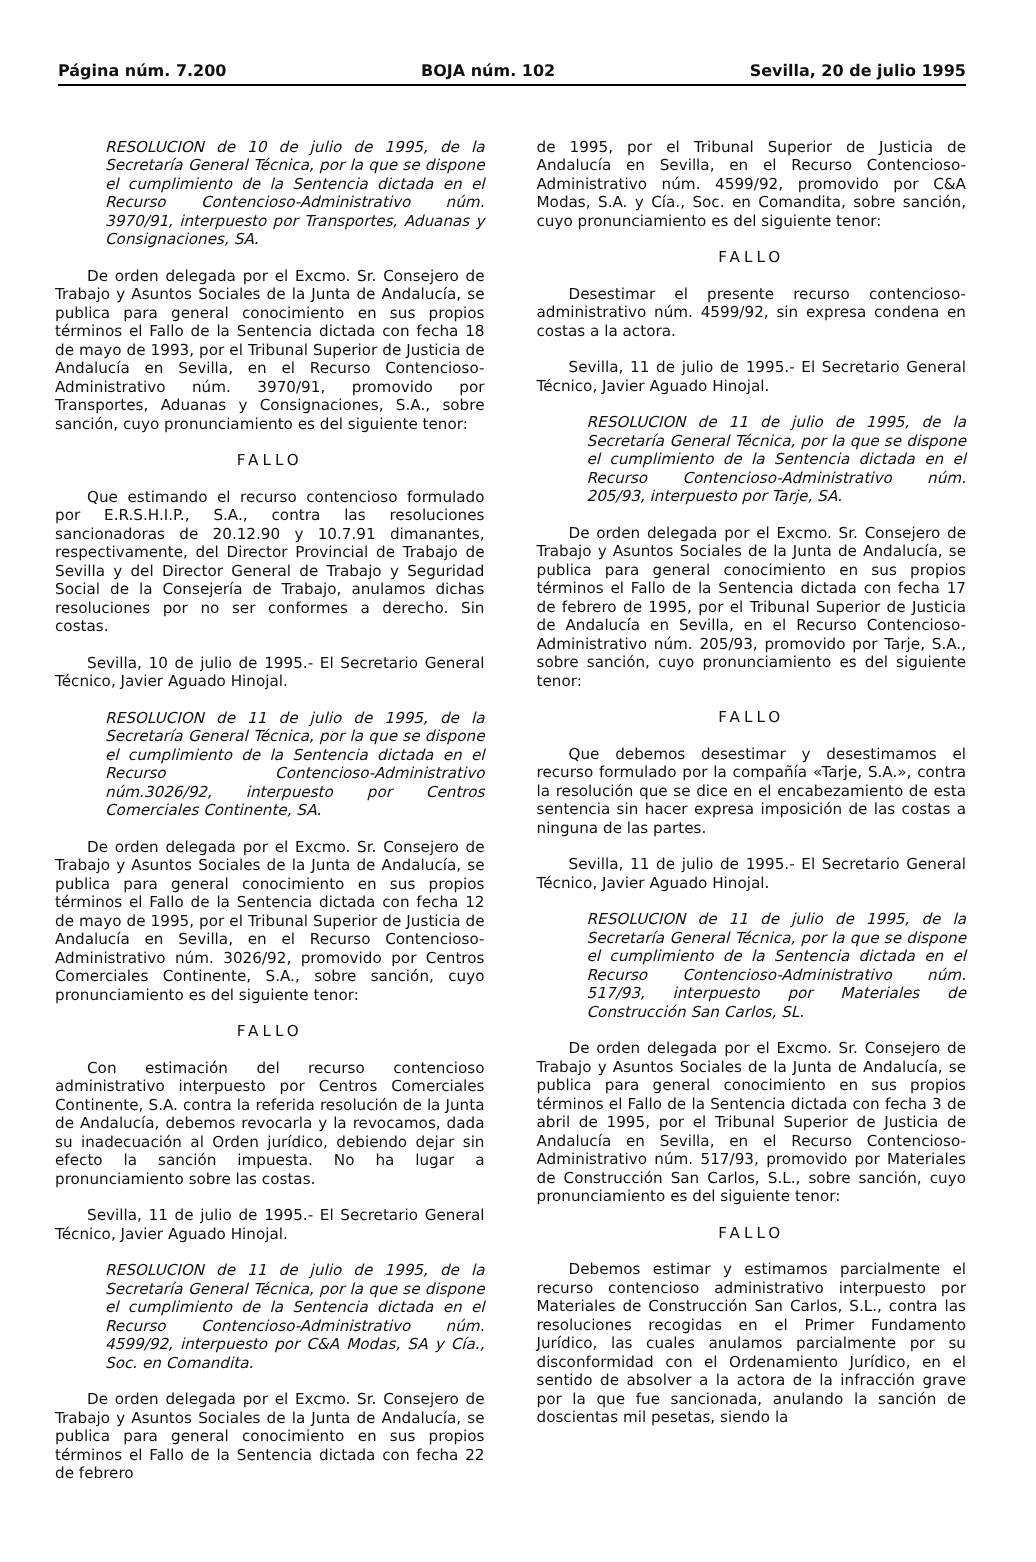Página núm. 7.200 BOJA núm. 102 Sevilla, 20 de julio 1995
RESOLUCION de 10 de julio de 1995, de la Secretaría General Técnica, por la que se dispone el cumplimiento de la Sentencia dictada en el Recurso Contencioso-Administrativo núm. 3970/91, interpuesto por Transportes, Aduanas y Consignaciones, SA.
De orden delegada por el Excmo. Sr. Consejero de Trabajo y Asuntos Sociales de la Junta de Andalucía, se publica para general conocimiento en sus propios términos el Fallo de la Sentencia dictada con fecha 18 de mayo de 1993, por el Tribunal Superior de Justicia de Andalucía en Sevilla, en el Recurso Contencioso-Administrativo núm. 3970/91, promovido por Transportes, Aduanas y Consignaciones, S.A., sobre sanción, cuyo pronunciamiento es del siguiente tenor:
FALLO
Que estimando el recurso contencioso formulado por E.R.S.H.I.P., S.A., contra las resoluciones sancionadoras de 20.12.90 y 10.7.91 dimanantes, respectivamente, del Director Provincial de Trabajo de Sevilla y del Director General de Trabajo y Seguridad Social de la Consejería de Trabajo, anulamos dichas resoluciones por no ser conformes a derecho. Sin costas.
Sevilla, 10 de julio de 1995.- El Secretario General Técnico, Javier Aguado Hinojal.
RESOLUCION de 11 de julio de 1995, de la Secretaría General Técnica, por la que se dispone el cumplimiento de la Sentencia dictada en el Recurso Contencioso-Administrativo núm.3026/92, interpuesto por Centros Comerciales Continente, SA.
De orden delegada por el Excmo. Sr. Consejero de Trabajo y Asuntos Sociales de la Junta de Andalucía, se publica para general conocimiento en sus propios términos el Fallo de la Sentencia dictada con fecha 12 de mayo de 1995, por el Tribunal Superior de Justicia de Andalucía en Sevilla, en el Recurso Contencioso-Administrativo núm. 3026/92, promovido por Centros Comerciales Continente, S.A., sobre sanción, cuyo pronunciamiento es del siguiente tenor:
FALLO
Con estimación del recurso contencioso administrativo interpuesto por Centros Comerciales Continente, S.A. contra la referida resolución de la Junta de Andalucía, debemos revocarla y la revocamos, dada su inadecuación al Orden jurídico, debiendo dejar sin efecto la sanción impuesta. No ha lugar a pronunciamiento sobre las costas.
Sevilla, 11 de julio de 1995.- El Secretario General Técnico, Javier Aguado Hinojal.
RESOLUCION de 11 de julio de 1995, de la Secretaría General Técnica, por la que se dispone el cumplimiento de la Sentencia dictada en el Recurso Contencioso-Administrativo núm. 4599/92, interpuesto por C&A Modas, SA y Cía., Soc. en Comandita.
De orden delegada por el Excmo. Sr. Consejero de Trabajo y Asuntos Sociales de la Junta de Andalucía, se publica para general conocimiento en sus propios términos el Fallo de la Sentencia dictada con fecha 22 de febrero
de 1995, por el Tribunal Superior de Justicia de Andalucía en Sevilla, en el Recurso Contencioso-Administrativo núm. 4599/92, promovido por C&A Modas, S.A. y Cía., Soc. en Comandita, sobre sanción, cuyo pronunciamiento es del siguiente tenor:
FALLO
Desestimar el presente recurso contencioso-administrativo núm. 4599/92, sin expresa condena en costas a la actora.
Sevilla, 11 de julio de 1995.- El Secretario General Técnico, Javier Aguado Hinojal.
RESOLUCION de 11 de julio de 1995, de la Secretaría General Técnica, por la que se dispone el cumplimiento de la Sentencia dictada en el Recurso Contencioso-Administrativo núm. 205/93, interpuesto por Tarje, SA.
De orden delegada por el Excmo. Sr. Consejero de Trabajo y Asuntos Sociales de la Junta de Andalucía, se publica para general conocimiento en sus propios términos el Fallo de la Sentencia dictada con fecha 17 de febrero de 1995, por el Tribunal Superior de Justicia de Andalucía en Sevilla, en el Recurso Contencioso-Administrativo núm. 205/93, promovido por Tarje, S.A., sobre sanción, cuyo pronunciamiento es del siguiente tenor:
FALLO
Que debemos desestimar y desestimamos el recurso formulado por la compañía «Tarje, S.A.», contra la resolución que se dice en el encabezamiento de esta sentencia sin hacer expresa imposición de las costas a ninguna de las partes.
Sevilla, 11 de julio de 1995.- El Secretario General Técnico, Javier Aguado Hinojal.
RESOLUCION de 11 de julio de 1995, de la Secretaría General Técnica, por la que se dispone el cumplimiento de la Sentencia dictada en el Recurso Contencioso-Administrativo núm. 517/93, interpuesto por Materiales de Construcción San Carlos, SL.
De orden delegada por el Excmo. Sr. Consejero de Trabajo y Asuntos Sociales de la Junta de Andalucía, se publica para general conocimiento en sus propios términos el Fallo de la Sentencia dictada con fecha 3 de abril de 1995, por el Tribunal Superior de Justicia de Andalucía en Sevilla, en el Recurso Contencioso-Administrativo núm. 517/93, promovido por Materiales de Construcción San Carlos, S.L., sobre sanción, cuyo pronunciamiento es del siguiente tenor:
FALLO
Debemos estimar y estimamos parcialmente el recurso contencioso administrativo interpuesto por Materiales de Construcción San Carlos, S.L., contra las resoluciones recogidas en el Primer Fundamento Jurídico, las cuales anulamos parcialmente por su disconformidad con el Ordenamiento Jurídico, en el sentido de absolver a la actora de la infracción grave por la que fue sancionada, anulando la sanción de doscientas mil pesetas, siendo la